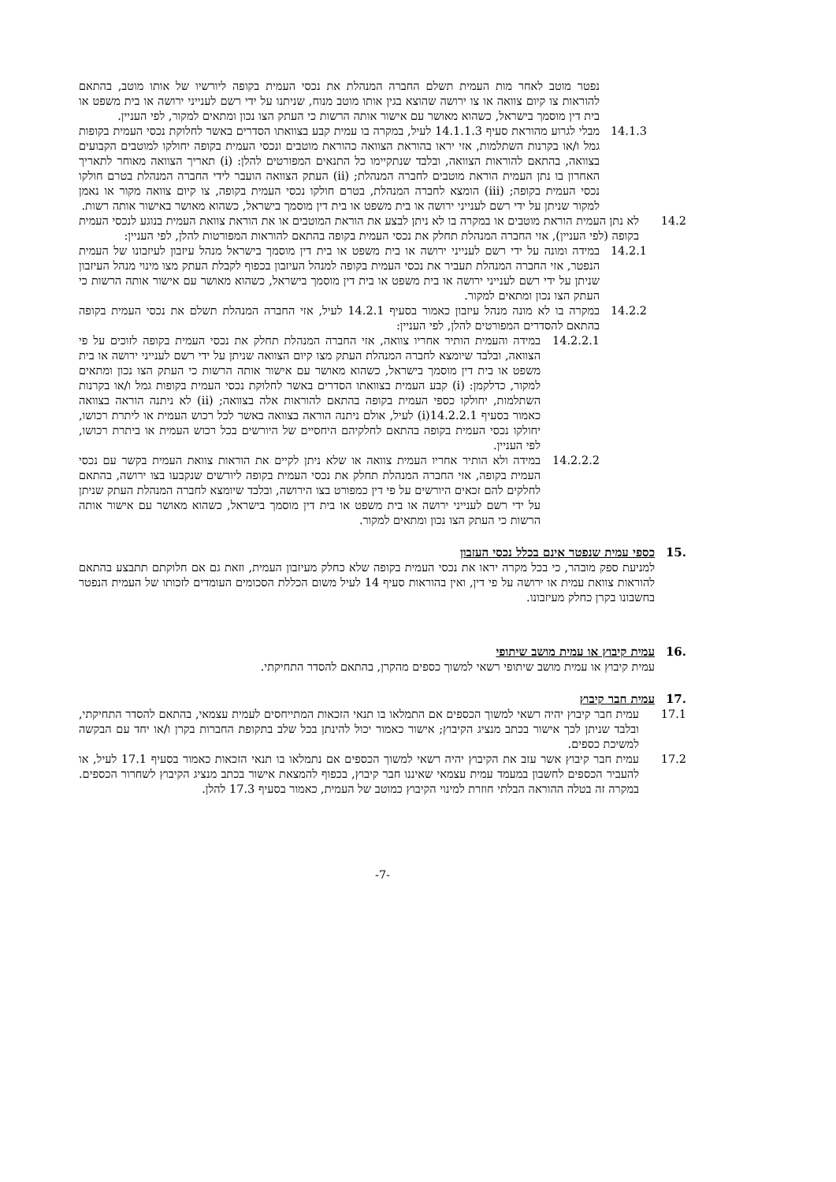נפטר מוטב לאחר מות העמית תשלם החברה המנהלת את נכסי העמית בקופה ליורשיו של אותו מוטב, בהתאם להוראות צו קיום צוואה או צו ירושה שהוצא בגין אותו מוטב מנוח, שניתנו על ידי רשם לענייני ירושה או בית משפט או בית דין מוסמך בישראל, כשהוא מאושר עם אישור אותה הרשות כי העתק הצו נכון ומתאים למקור, לפי העניין.
14.1.3 מבלי לגרוע מהוראת סעיף 14.1.1.3 לעיל, במקרה בו עמית קבע בצוואתו הסדרים באשר לחלוקת נכסי העמית בקופות גמל ו/או בקרנות השתלמות, אזי יראו בהוראת הצוואה כהוראת מוטבים ונכסי העמית בקופה יחולקו למוטבים הקבועים בצוואה, בהתאם להוראות הצוואה, ובלבד שנתקיימו כל התנאים המפורטים להלן: (i) תאריך הצוואה מאוחר לתאריך האחרון בו נתן העמית הוראת מוטבים לחברה המנהלת; (ii) העתק הצוואה הועבר לידי החברה המנהלת בטרם חולקו נכסי העמית בקופה; (iii) הומצא לחברה המנהלת, בטרם חולקו נכסי העמית בקופה, צו קיום צוואה מקור או נאמן למקור שניתן על ידי רשם לענייני ירושה או בית משפט או בית דין מוסמך בישראל, כשהוא מאושר באישור אותה רשות.
14.2 לא נתן העמית הוראת מוטבים או במקרה בו לא ניתן לבצע את הוראת המוטבים או את הוראת צוואת העמית בנוגע לנכסי העמית בקופה (לפי העניין), אזי החברה המנהלת תחלק את נכסי העמית בקופה בהתאם להוראות המפורטות להלן, לפי העניין:
14.2.1 במידה ומונה על ידי רשם לענייני ירושה או בית משפט או בית דין מוסמך בישראל מנהל עיזבון לעיזבונו של העמית הנפטר, אזי החברה המנהלת תעביר את נכסי העמית בקופה למנהל העיזבון בכפוף לקבלת העתק מצו מינוי מנהל העיזבון שניתן על ידי רשם לענייני ירושה או בית משפט או בית דין מוסמך בישראל, כשהוא מאושר עם אישור אותה הרשות כי העתק הצו נכון ומתאים למקור.
14.2.2 במקרה בו לא מונה מנהל עיזבון כאמור בסעיף 14.2.1 לעיל, אזי החברה המנהלת תשלם את נכסי העמית בקופה בהתאם להסדרים המפורטים להלן, לפי העניין:
14.2.2.1 במידה והעמית הותיר אחריו צוואה, אזי החברה המנהלת תחלק את נכסי העמית בקופה לזוכים על פי הצוואה, ובלבד שיומצא לחברה המנהלת העתק מצו קיום הצוואה שניתן על ידי רשם לענייני ירושה או בית משפט או בית דין מוסמך בישראל, כשהוא מאושר עם אישור אותה הרשות כי העתק הצו נכון ומתאים למקור, כדלקמן: (i) קבע העמית בצוואתו הסדרים באשר לחלוקת נכסי העמית בקופות גמל ו/או בקרנות השתלמות, יחולקו כספי העמית בקופה בהתאם להוראות אלה בצוואה; (ii) לא ניתנה הוראה בצוואה כאמור בסעיף 14.2.2.1(i) לעיל, אולם ניתנה הוראה בצוואה באשר לכל רכוש העמית או ליתרת רכושו, יחולקו נכסי העמית בקופה בהתאם לחלקיהם היחסיים של היורשים בכל רכוש העמית או ביתרת רכושו, לפי העניין.
14.2.2.2 במידה ולא הותיר אחריו העמית צוואה או שלא ניתן לקיים את הוראות צוואת העמית בקשר עם נכסי העמית בקופה, אזי החברה המנהלת תחלק את נכסי העמית בקופה ליורשים שנקבעו בצו ירושה, בהתאם לחלקים להם זכאים היורשים על פי דין כמפורט בצו הירושה, ובלבד שיומצא לחברה המנהלת העתק שניתן על ידי רשם לענייני ירושה או בית משפט או בית דין מוסמך בישראל, כשהוא מאושר עם אישור אותה הרשות כי העתק הצו נכון ומתאים למקור.
15. כספי עמית שנפטר אינם בכלל נכסי העזבון
למניעת ספק מובהר, כי בכל מקרה יראו את נכסי העמית בקופה שלא כחלק מעיזבון העמית, וזאת גם אם חלוקתם תתבצע בהתאם להוראות צוואת עמית או ירושה על פי דין, ואין בהוראות סעיף 14 לעיל משום הכללת הסכומים העומדים לזכותו של העמית הנפטר בחשבונו בקרן כחלק מעיזבונו.
16. עמית קיבוץ או עמית מושב שיתופי
עמית קיבוץ או עמית מושב שיתופי רשאי למשוך כספים מהקרן, בהתאם להסדר התחיקתי.
17. עמית חבר קיבוץ
17.1 עמית חבר קיבוץ יהיה רשאי למשוך הכספים אם התמלאו בו תנאי הזכאות המתייחסים לעמית עצמאי, בהתאם להסדר התחיקתי, ובלבד שניתן לכך אישור בכתב מנציג הקיבוץ; אישור כאמור יכול להינתן בכל שלב בתקופת החברות בקרן ו/או יחד עם הבקשה למשיכת כספים.
17.2 עמית חבר קיבוץ אשר עזב את הקיבוץ יהיה רשאי למשוך הכספים אם נתמלאו בו תנאי הזכאות כאמור בסעיף 17.1 לעיל, או להעביר הכספים לחשבון במעמד עמית עצמאי שאיננו חבר קיבוץ, בכפוף להמצאת אישור בכתב מנציג הקיבוץ לשחרור הכספים. במקרה זה בטלה ההוראה הבלתי חוזרת למינוי הקיבוץ כמוטב של העמית, כאמור בסעיף 17.3 להלן.
-7-